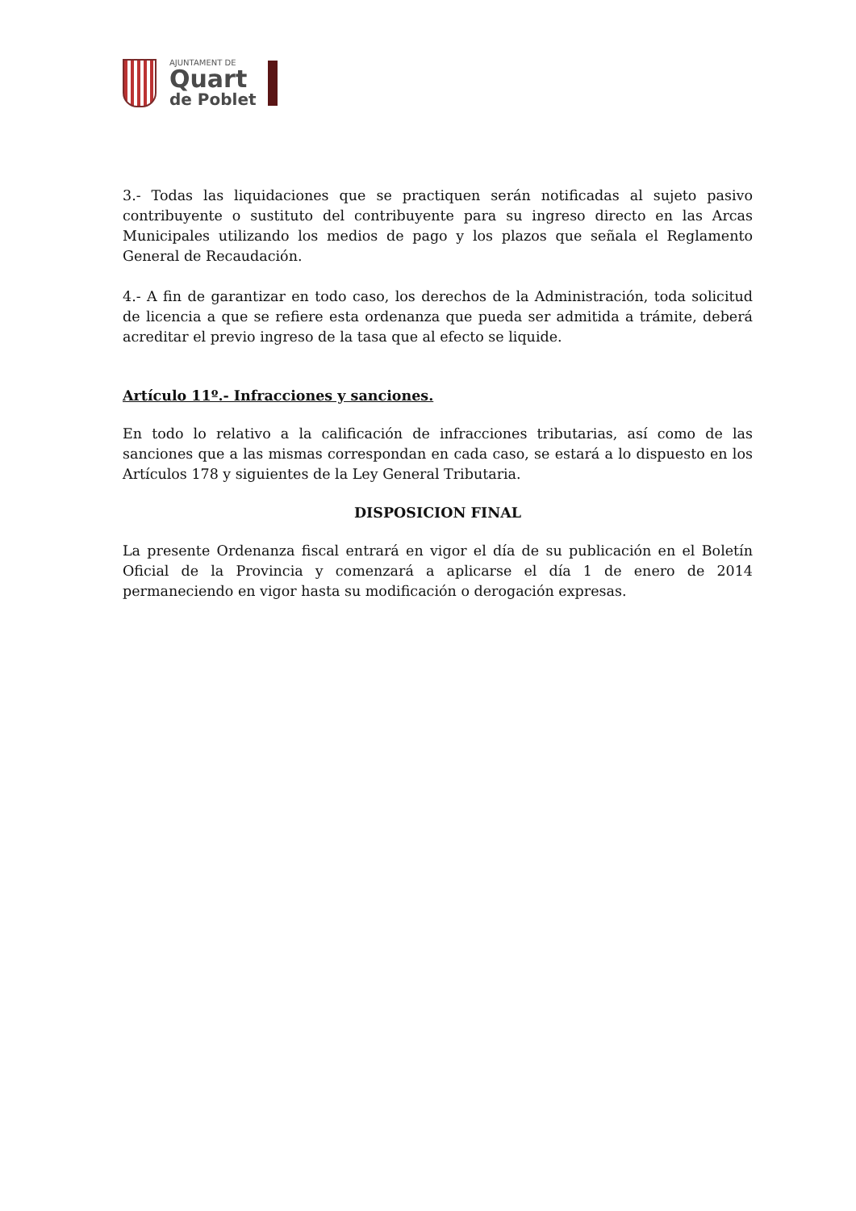AJUNTAMENT DE
Quart
de Poblet
3.- Todas las liquidaciones que se practiquen serán notificadas al sujeto pasivo contribuyente o sustituto del contribuyente para su ingreso directo en las Arcas Municipales utilizando los medios de pago y los plazos que señala el Reglamento General de Recaudación.
4.- A fin de garantizar en todo caso, los derechos de la Administración, toda solicitud de licencia a que se refiere esta ordenanza que pueda ser admitida a trámite, deberá acreditar el previo ingreso de la tasa que al efecto se liquide.
Artículo 11º.- Infracciones y sanciones.
En todo lo relativo a la calificación de infracciones tributarias, así como de las sanciones que a las mismas correspondan en cada caso, se estará a lo dispuesto en los Artículos 178 y siguientes de la Ley General Tributaria.
DISPOSICION FINAL
La presente Ordenanza fiscal entrará en vigor el día de su publicación en el Boletín Oficial de la Provincia y comenzará a aplicarse el día 1 de enero de 2014 permaneciendo en vigor hasta su modificación o derogación expresas.